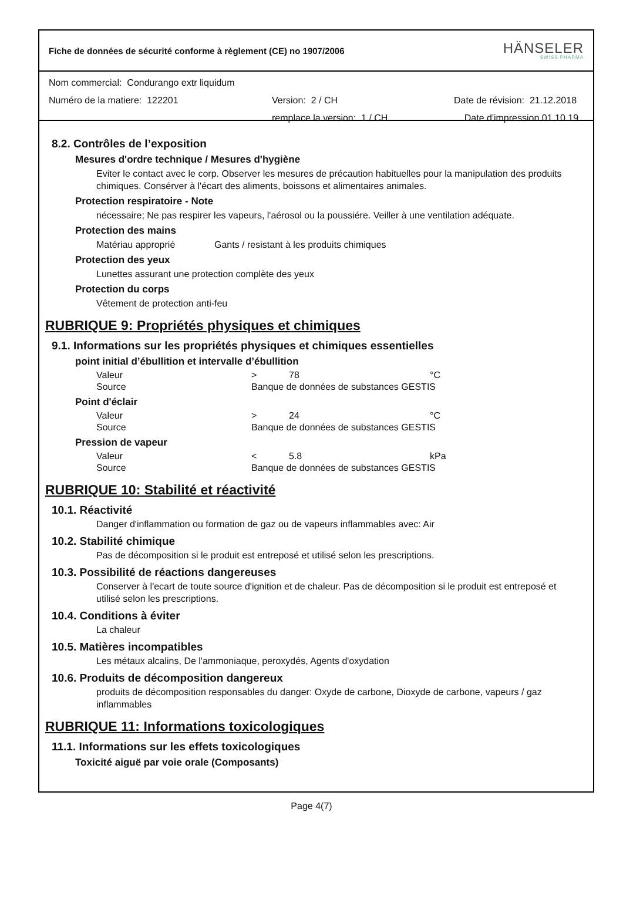Fiche de données de sécurité conforme à règlement (CE) no 1907/2006
HÄNSELER
SWISS PHARMA
Nom commercial: Condurango extr liquidum
Numéro de la matiere: 122201 Version: 2 / CH Date de révision: 21.12.2018
remplace la version: 1 / CH Date d'impression 01.10.19
8.2. Contrôles de l’exposition
Mesures d'ordre technique / Mesures d'hygiène
Eviter le contact avec le corp. Observer les mesures de précaution habituelles pour la manipulation des produits chimiques. Consérver à l'écart des aliments, boissons et alimentaires animales.
Protection respiratoire - Note
nécessaire; Ne pas respirer les vapeurs, l'aérosol ou la poussiére. Veiller à une ventilation adéquate.
Protection des mains
Matériau approprié Gants / resistant à les produits chimiques
Protection des yeux
Lunettes assurant une protection complète des yeux
Protection du corps
Vêtement de protection anti-feu
RUBRIQUE 9: Propriétés physiques et chimiques
9.1. Informations sur les propriétés physiques et chimiques essentielles
point initial d’ébullition et intervalle d’ébullition
| Valeur | > | 78 | °C |
| Source | Banque de données de substances GESTIS | | |
Point d'éclair
| Valeur | > | 24 | °C |
| Source | Banque de données de substances GESTIS | | |
Pression de vapeur
| Valeur | < | 5.8 | kPa |
| Source | Banque de données de substances GESTIS | | |
RUBRIQUE 10: Stabilité et réactivité
10.1. Réactivité
Danger d'inflammation ou formation de gaz ou de vapeurs inflammables avec: Air
10.2. Stabilité chimique
Pas de décomposition si le produit est entreposé et utilisé selon les prescriptions.
10.3. Possibilité de réactions dangereuses
Conserver à l'ecart de toute source d'ignition et de chaleur. Pas de décomposition si le produit est entreposé et utilisé selon les prescriptions.
10.4. Conditions à éviter
La chaleur
10.5. Matières incompatibles
Les métaux alcalins, De l'ammoniaque, peroxydés, Agents d'oxydation
10.6. Produits de décomposition dangereux
produits de décomposition responsables du danger: Oxyde de carbone, Dioxyde de carbone, vapeurs / gaz inflammables
RUBRIQUE 11: Informations toxicologiques
11.1. Informations sur les effets toxicologiques
Toxicité aiguë par voie orale (Composants)
Page 4(7)